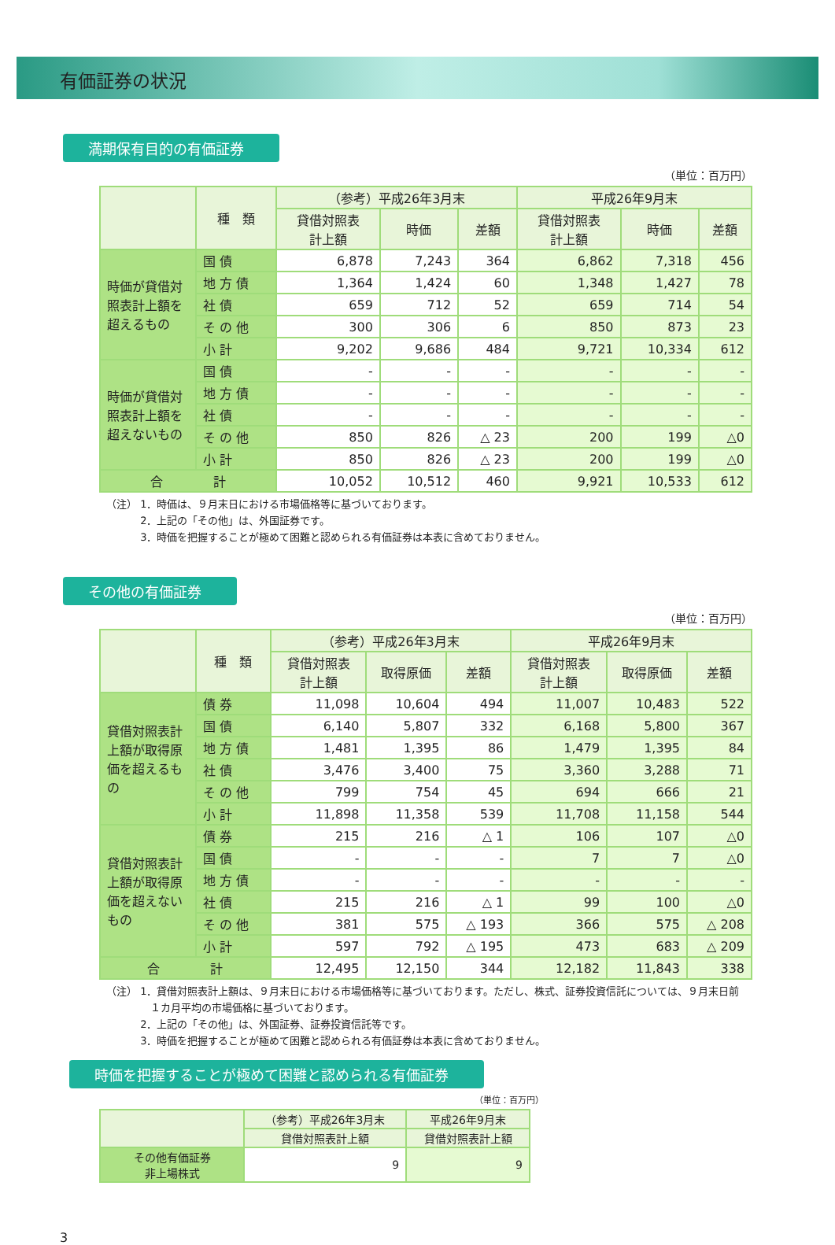有価証券の状況
満期保有目的の有価証券
（単位：百万円）
| | 種 類 | （参考）平成26年3月末 | | | 平成26年9月末 | | |
| --- | --- | --- | --- | --- | --- | --- | --- |
| | | 貸借対照表 計上額 | 時価 | 差額 | 貸借対照表 計上額 | 時価 | 差額 |
| 時価が貸借対照表計上額を超えるもの | 国 債 | 6,878 | 7,243 | 364 | 6,862 | 7,318 | 456 |
| | 地 方 債 | 1,364 | 1,424 | 60 | 1,348 | 1,427 | 78 |
| | 社 債 | 659 | 712 | 52 | 659 | 714 | 54 |
| | そ の 他 | 300 | 306 | 6 | 850 | 873 | 23 |
| | 小 計 | 9,202 | 9,686 | 484 | 9,721 | 10,334 | 612 |
| 時価が貸借対照表計上額を超えないもの | 国 債 | - | - | - | - | - | - |
| | 地 方 債 | - | - | - | - | - | - |
| | 社 債 | - | - | - | - | - | - |
| | そ の 他 | 850 | 826 | △ 23 | 200 | 199 | △0 |
| | 小 計 | 850 | 826 | △ 23 | 200 | 199 | △0 |
| 合 計 | | 10,052 | 10,512 | 460 | 9,921 | 10,533 | 612 |
（注） 1．時価は、９月末日における市場価格等に基づいております。
　　　 2．上記の「その他」は、外国証券です。
　　　 3．時価を把握することが極めて困難と認められる有価証券は本表に含めておりません。
その他の有価証券
（単位：百万円）
| | 種 類 | （参考）平成26年3月末 | | | 平成26年9月末 | | |
| --- | --- | --- | --- | --- | --- | --- | --- |
| | | 貸借対照表 計上額 | 取得原価 | 差額 | 貸借対照表 計上額 | 取得原価 | 差額 |
| 貸借対照表計上額が取得原価を超えるもの | 債 券 | 11,098 | 10,604 | 494 | 11,007 | 10,483 | 522 |
| | 国 債 | 6,140 | 5,807 | 332 | 6,168 | 5,800 | 367 |
| | 地 方 債 | 1,481 | 1,395 | 86 | 1,479 | 1,395 | 84 |
| | 社 債 | 3,476 | 3,400 | 75 | 3,360 | 3,288 | 71 |
| | そ の 他 | 799 | 754 | 45 | 694 | 666 | 21 |
| | 小 計 | 11,898 | 11,358 | 539 | 11,708 | 11,158 | 544 |
| 貸借対照表計上額が取得原価を超えないもの | 債 券 | 215 | 216 | △ 1 | 106 | 107 | △0 |
| | 国 債 | - | - | - | 7 | 7 | △0 |
| | 地 方 債 | - | - | - | - | - | - |
| | 社 債 | 215 | 216 | △ 1 | 99 | 100 | △0 |
| | そ の 他 | 381 | 575 | △ 193 | 366 | 575 | △ 208 |
| | 小 計 | 597 | 792 | △ 195 | 473 | 683 | △ 209 |
| 合 計 | | 12,495 | 12,150 | 344 | 12,182 | 11,843 | 338 |
（注） 1．貸借対照表計上額は、９月末日における市場価格等に基づいております。ただし、株式、証券投資信託については、９月末日前
　　　　 １カ月平均の市場価格に基づいております。
　　　 2．上記の「その他」は、外国証券、証券投資信託等です。
　　　 3．時価を把握することが極めて困難と認められる有価証券は本表に含めておりません。
時価を把握することが極めて困難と認められる有価証券
（単位：百万円）
| | （参考）平成26年3月末 | 平成26年9月末 |
| --- | --- | --- |
| | 貸借対照表計上額 | 貸借対照表計上額 |
| その他有価証券 非上場株式 | 9 | 9 |
3